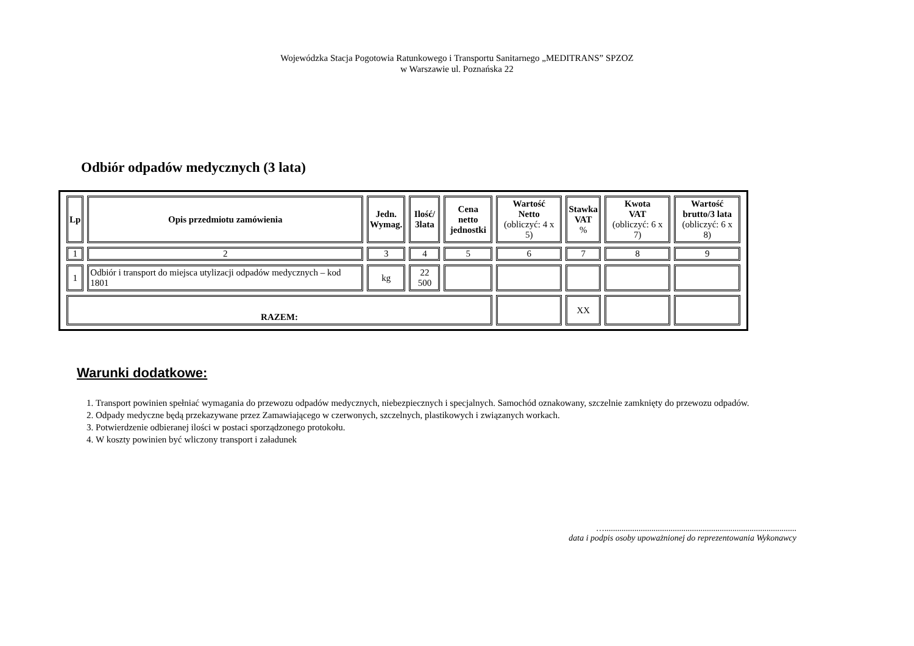Wojewódzka Stacja Pogotowia Ratunkowego i Transportu Sanitarnego „MEDITRANS” SPZOZ
w Warszawie ul. Poznańska 22
Odbiór odpadów medycznych (3 lata)
| Lp | Opis przedmiotu zamówienia | Jedn. Wymag. | Ilość/ 3lata | Cena netto jednostki | Wartość Netto (obliczyć: 4 x 5) | Stawka VAT % | Kwota VAT (obliczyć: 6 x 7) | Wartość brutto/3 lata (obliczyć: 6 x 8) |
| --- | --- | --- | --- | --- | --- | --- | --- | --- |
| 1 | 2 | 3 | 4 | 5 | 6 | 7 | 8 | 9 |
| 1 | Odbiór i transport do miejsca utylizacji odpadów medycznych – kod 1801 | kg | 22 500 | | | | | |
| RAZEM: | | | | | | XX | | |
Warunki dodatkowe:
1. Transport powinien spełniać wymagania do przewozu odpadów medycznych, niebezpiecznych i specjalnych. Samochód oznakowany, szczelnie zamknięty do przewozu odpadów.
2. Odpady medyczne będą przekazywane przez Zamawiającego w czerwonych, szczelnych, plastikowych i związanych workach.
3. Potwierdzenie odbieranej ilości w postaci sporządzonego protokołu.
4. W koszty powinien być wliczony transport i załadunek
…..........................................................................................
data i podpis osoby upoważnionej do reprezentowania Wykonawcy